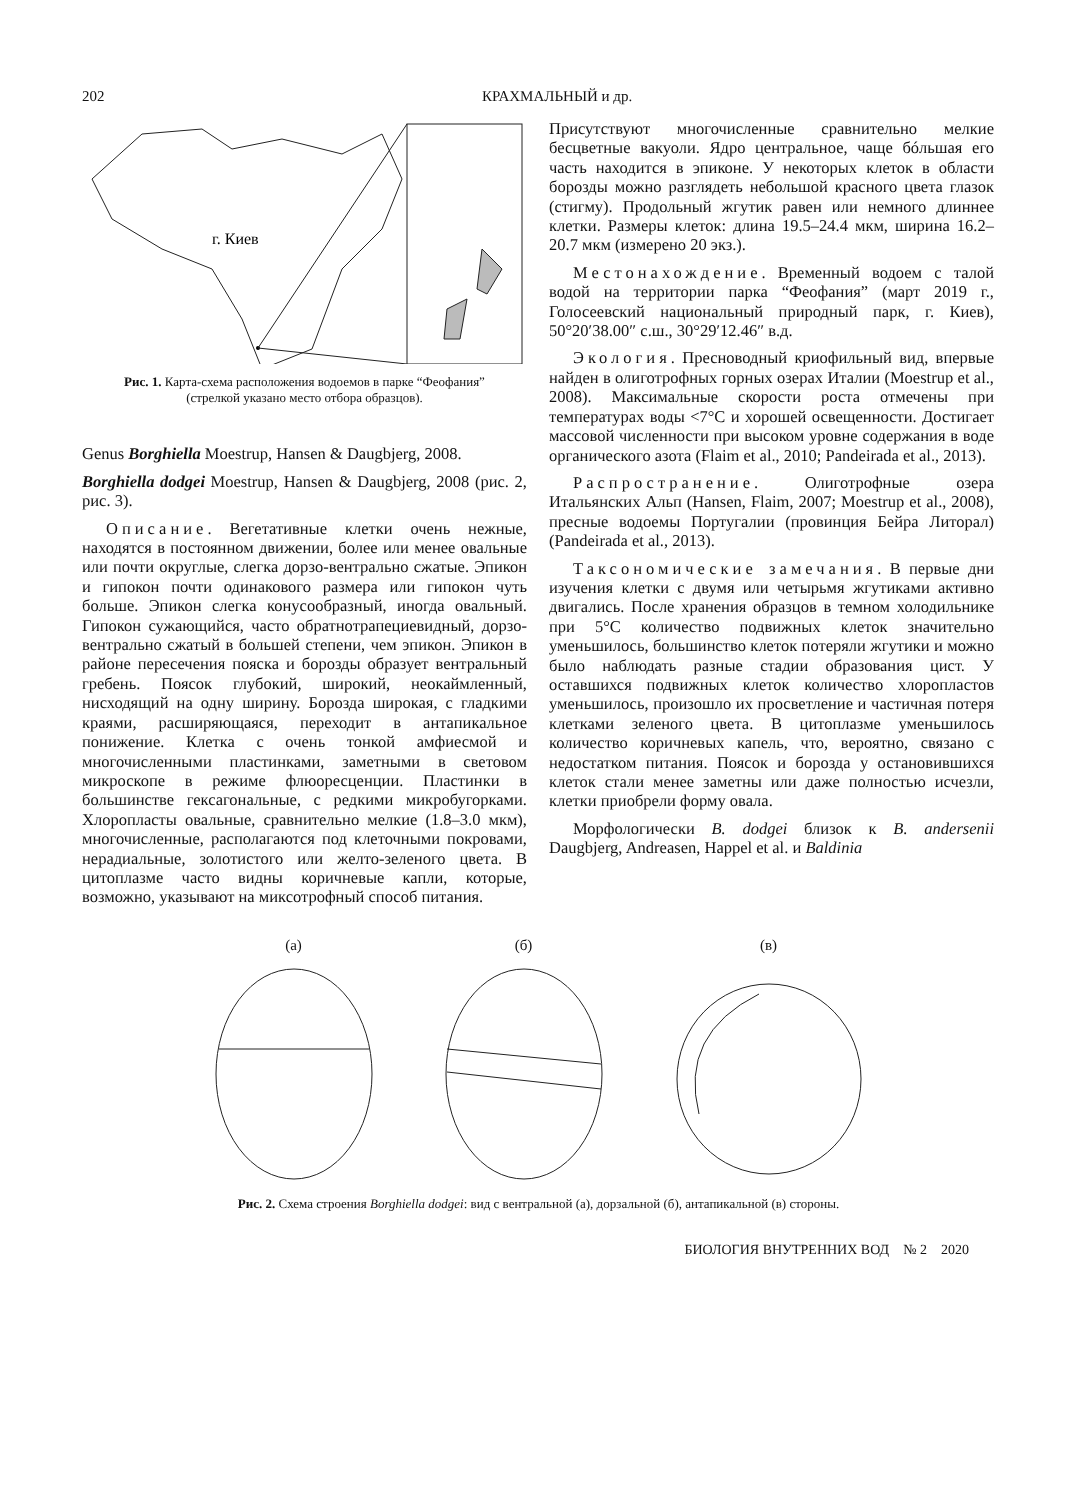202 КРАХМАЛЬНЫЙ и др.
г. Киев
Рис. 1. Карта-схема расположения водоемов в парке “Феофания” (стрелкой указано место отбора образцов).
Genus Borghiella Moestrup, Hansen & Daugbjerg, 2008.
Borghiella dodgei Moestrup, Hansen & Daugbjerg, 2008 (рис. 2, рис. 3).
Описание. Вегетативные клетки очень нежные, находятся в постоянном движении, более или менее овальные или почти округлые, слегка дорзо-вентрально сжатые. Эпикон и гипокон почти одинакового размера или гипокон чуть больше. Эпикон слегка конусообразный, иногда овальный. Гипокон сужающийся, часто обратнотрапециевидный, дорзо-вентрально сжатый в большей степени, чем эпикон. Эпикон в районе пересечения пояска и борозды образует вентральный гребень. Поясок глубокий, широкий, неокаймленный, нисходящий на одну ширину. Борозда широкая, с гладкими краями, расширяющаяся, переходит в антапикальное понижение. Клетка с очень тонкой амфиесмой и многочисленными пластинками, заметными в световом микроскопе в режиме флюоресценции. Пластинки в большинстве гексагональные, с редкими микробугорками. Хлоропласты овальные, сравнительно мелкие (1.8–3.0 мкм), многочисленные, располагаются под клеточными покровами, нерадиальные, золотистого или желто-зеленого цвета. В цитоплазме часто видны коричневые капли, которые, возможно, указывают на миксотрофный способ питания.
Присутствуют многочисленные сравнительно мелкие бесцветные вакуоли. Ядро центральное, чаще бóльшая его часть находится в эпиконе. У некоторых клеток в области борозды можно разглядеть небольшой красного цвета глазок (стигму). Продольный жгутик равен или немного длиннее клетки. Размеры клеток: длина 19.5–24.4 мкм, ширина 16.2–20.7 мкм (измерено 20 экз.).
Местонахождение. Временный водоем с талой водой на территории парка “Феофания” (март 2019 г., Голосеевский национальный природный парк, г. Киев), 50°20′38.00″ с.ш., 30°29′12.46″ в.д.
Экология. Пресноводный криофильный вид, впервые найден в олиготрофных горных озерах Италии (Moestrup et al., 2008). Максимальные скорости роста отмечены при температурах воды <7°C и хорошей освещенности. Достигает массовой численности при высоком уровне содержания в воде органического азота (Flaim et al., 2010; Pandeirada et al., 2013).
Распространение. Олиготрофные озера Итальянских Альп (Hansen, Flaim, 2007; Moestrup et al., 2008), пресные водоемы Португалии (провинция Бейра Литорал) (Pandeirada et al., 2013).
Таксономические замечания. В первые дни изучения клетки с двумя или четырьмя жгутиками активно двигались. После хранения образцов в темном холодильнике при 5°C количество подвижных клеток значительно уменьшилось, большинство клеток потеряли жгутики и можно было наблюдать разные стадии образования цист. У оставшихся подвижных клеток количество хлоропластов уменьшилось, произошло их просветление и частичная потеря клетками зеленого цвета. В цитоплазме уменьшилось количество коричневых капель, что, вероятно, связано с недостатком питания. Поясок и борозда у остановившихся клеток стали менее заметны или даже полностью исчезли, клетки приобрели форму овала.
Морфологически B. dodgei близок к B. andersenii Daugbjerg, Andreasen, Happel et al. и Baldinia
(а)
(б)
(в)
Рис. 2. Схема строения Borghiella dodgei: вид с вентральной (а), дорзальной (б), антапикальной (в) стороны.
БИОЛОГИЯ ВНУТРЕННИХ ВОД № 2 2020